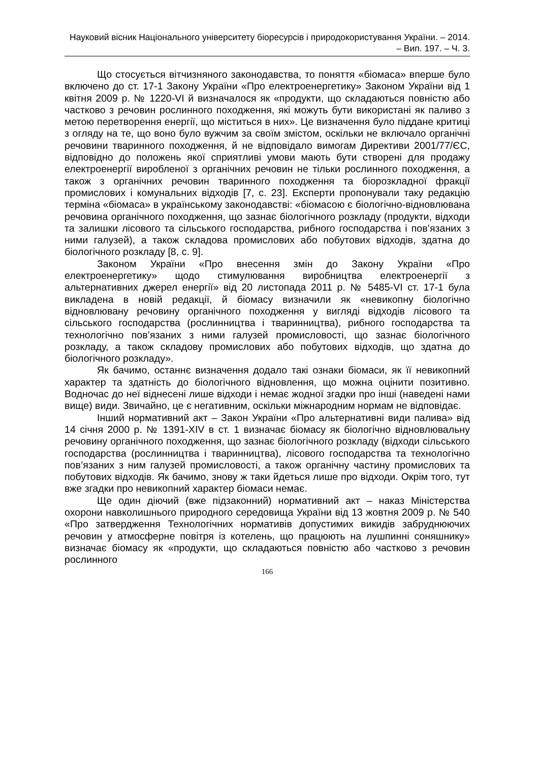Науковий вісник Національного університету біоресурсів і природокористування України. – 2014. – Вип. 197. – Ч. 3.
Що стосується вітчизняного законодавства, то поняття «біомаса» вперше було включено до ст. 17-1 Закону України «Про електро­енергетику» Законом України від 1 квітня 2009 р. № 1220-VI й визнача­лося як «продукти, що складаються повністю або частково з речовин рослинного походження, які можуть бути використані як паливо з метою перетворення енергії, що міститься в них». Це визначення було піддане критиці з огляду на те, що воно було вужчим за своїм змістом, оскільки не включало органічні речовини тваринного походження, й не відповідало вимогам Директиви 2001/77/ЄС, відповідно до положень якої сприятливі умови мають бути створені для продажу електроенергії виробленої з органічних речовин не тільки рослинного походження, а також з органічних речовин тваринного походження та біорозкладної фракції промислових і комунальних відходів [7, с. 23]. Експерти пропонували таку редакцію терміна «біомаса» в українському законодавстві: «біомасою є біологічно-відновлювана речовина органічного походження, що зазнає біологічного розкладу (продукти, відходи та залишки лісового та сільсь­кого господарства, рибного господарства і пов’язаних з ними галузей), а також складова промислових або побутових відходів, здатна до біологічного розкладу [8, с. 9].
Законом України «Про внесення змін до Закону України «Про електроенергетику» щодо стимулювання виробництва електроенергії з альтернативних джерел енергії» від 20 листопада 2011 р. № 5485-VI ст. 17-1 була викладена в новій редакції, й біомасу визначили як «невикопну біологічно відновлювану речовину органічного походження у вигляді відходів лісового та сільського господарства (рослинництва і тваринницт­ва), рибного господарства та технологічно пов’язаних з ними галузей промисловості, що зазнає біологічного розкладу, а також складову про­мислових або побутових відходів, що здатна до біологічного розкладу».
Як бачимо, останнє визначення додало такі ознаки біомаси, як її невикопний характер та здатність до біологічного відновлення, що можна оцінити позитивно. Водночас до неї віднесені лише відходи і немає жодної згадки про інші (наведені нами вище) види. Звичайно, це є негативним, оскільки міжнародним нормам не відповідає.
Інший нормативний акт – Закон України «Про альтернативні види палива» від 14 січня 2000 р. № 1391-XIV в ст. 1 визначає біомасу як біологічно відновлювальну речовину органічного походження, що зазнає біологічного розкладу (відходи сільського господарства (рослинництва і тваринництва), лісового господарства та технологічно пов’язаних з ним галузей промисловості, а також органічну частину промислових та побутових відходів. Як бачимо, знову ж таки йдеться лише про відходи. Окрім того, тут вже згадки про невикопний характер біомаси немає.
Ще один діючий (вже підзаконний) нормативний акт – наказ Міністерства охорони навколишнього природного середовища України від 13 жовтня 2009 р. № 540 «Про затвердження Технологічних нормативів допустимих викидів забруднюючих речовин у атмосферне повітря із котелень, що працюють на лушпинні соняшнику» визначає біомасу як «продукти, що складаються повністю або частково з речовин рослинного
166